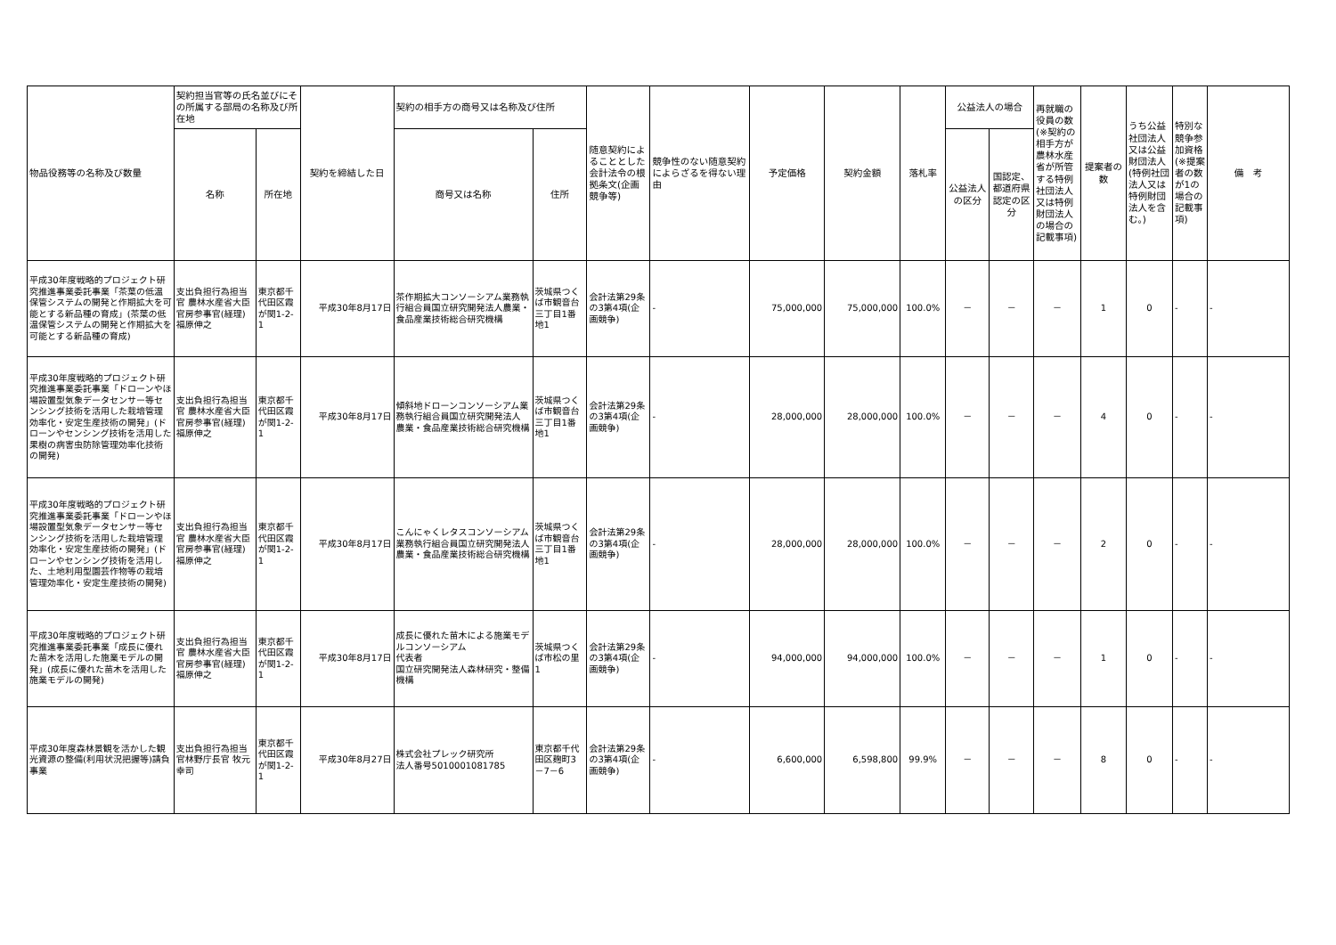| 物品役務等の名称及び数量 | 契約担当官等の氏名並びにその所属する部局の名称及び所在地 | | 契約を締結した日 | 契約の相手方の商号又は名称及び住所 | | 随意契約によることとした会計法令の根拠条文(企画競争等) | 競争性のない随意契約によらざるを得ない理由 | 予定価格 | 契約金額 | 落札率 | 公益法人の場合 | | 再就職の役員の数(※契約の相手方が農林水産省が所管する特例社団法人又は特例財団法人の場合の記載事項) | 提案者の数 | うち公益社団法人又は公益財団法人(特例社団法人又は特例財団法人を含む。) | 特別な競争参加資格(※提案者の数が1の場合の記載事項) | 備 考 |
| --- | --- | --- | --- | --- | --- | --- | --- | --- | --- | --- | --- | --- | --- | --- | --- | --- | --- |
| | 名称 | 所在地 | | 商号又は名称 | 住所 | | | | | | 公益法人の区分 | 国認定、都道府県認定の区分 | | | | | |
| 平成30年度戦略的プロジェクト研究推進事業委託事業「茶葉の低温保管システムの開発と作期拡大を可能とする新品種の育成」(茶葉の低温保管システムの開発と作期拡大を可能とする新品種の育成) | 支出負担行為担当官 農林水産省大臣官房参事官(経理) 福原伸之 | 東京都千代田区霞が関1-2-1 | 平成30年8月17日 | 茶作期拡大コンソーシアム業務執行組合員国立研究開発法人農業・食品産業技術総合研究機構 | 茨城県つくば市観音台三丁目1番地1 | 会計法第29条の3第4項(企画競争) | - | 75,000,000 | 75,000,000 | 100.0% | － | － | － | 1 | 0 | - | - |
| 平成30年度戦略的プロジェクト研究推進事業委託事業「ドローンやほ場設置型気象データセンサー等センシング技術を活用した栽培管理効率化・安定生産技術の開発」(ドローンやセンシング技術を活用した果樹の病害虫防除管理効率化技術の開発) | 支出負担行為担当官 農林水産省大臣官房参事官(経理) 福原伸之 | 東京都千代田区霞が関1-2-1 | 平成30年8月17日 | 傾斜地ドローンコンソーシアム業務執行組合員国立研究開発法人 農業・食品産業技術総合研究機構 | 茨城県つくば市観音台三丁目1番地1 | 会計法第29条の3第4項(企画競争) | - | 28,000,000 | 28,000,000 | 100.0% | － | － | － | 4 | 0 | - | - |
| 平成30年度戦略的プロジェクト研究推進事業委託事業「ドローンやほ場設置型気象データセンサー等センシング技術を活用した栽培管理効率化・安定生産技術の開発」(ドローンやセンシング技術を活用した、土地利用型園芸作物等の栽培管理効率化・安定生産技術の開発) | 支出負担行為担当官 農林水産省大臣官房参事官(経理) 福原伸之 | 東京都千代田区霞が関1-2-1 | 平成30年8月17日 | こんにゃくレタスコンソーシアム業務執行組合員国立研究開発法人農業・食品産業技術総合研究機構 | 茨城県つくば市観音台三丁目1番地1 | 会計法第29条の3第4項(企画競争) | - | 28,000,000 | 28,000,000 | 100.0% | － | － | － | 2 | 0 | - | - |
| 平成30年度戦略的プロジェクト研究推進事業委託事業「成長に優れた苗木を活用した施業モデルの開発」(成長に優れた苗木を活用した施業モデルの開発) | 支出負担行為担当官 農林水産省大臣官房参事官(経理) 福原伸之 | 東京都千代田区霞が関1-2-1 | 平成30年8月17日 | 成長に優れた苗木による施業モデルコンソーシアム 代表者 国立研究開発法人森林研究・整備機構 | 茨城県つくば市松の里1 | 会計法第29条の3第4項(企画競争) | - | 94,000,000 | 94,000,000 | 100.0% | － | － | － | 1 | 0 | - | - |
| 平成30年度森林景観を活かした観光資源の整備(利用状況把握等)請負事業 | 支出負担行為担当官林野庁長官 牧元幸司 | 東京都千代田区霞が関1-2-1 | 平成30年8月27日 | 株式会社プレック研究所 法人番号5010001081785 | 東京都千代田区麹町3－7－6 | 会計法第29条の3第4項(企画競争) | - | 6,600,000 | 6,598,800 | 99.9% | － | － | － | 8 | 0 | - | - |